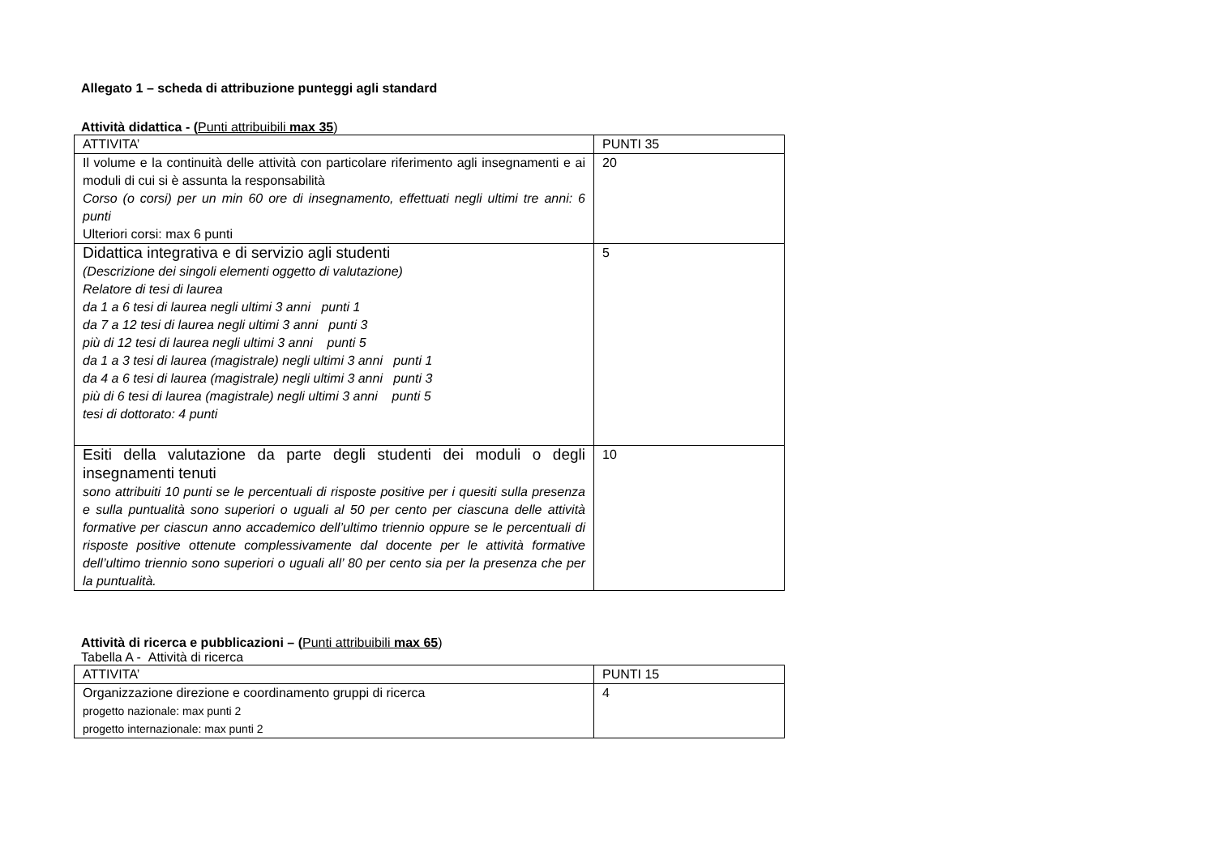Allegato 1 – scheda di attribuzione punteggi agli standard
Attività didattica - (Punti attribuibili max 35)
| ATTIVITA’ | PUNTI 35 |
| Il volume e la continuità delle attività con particolare riferimento agli insegnamenti e ai moduli di cui si è assunta la responsabilità Corso (o corsi) per un min 60 ore di insegnamento, effettuati negli ultimi tre anni: 6 punti Ulteriori corsi: max 6 punti | 20 |
| Didattica integrativa e di servizio agli studenti (Descrizione dei singoli elementi oggetto di valutazione) Relatore di tesi di laurea da 1 a 6 tesi di laurea negli ultimi 3 anni punti 1 da 7 a 12 tesi di laurea negli ultimi 3 anni punti 3 più di 12 tesi di laurea negli ultimi 3 anni punti 5 da 1 a 3 tesi di laurea (magistrale) negli ultimi 3 anni punti 1 da 4 a 6 tesi di laurea (magistrale) negli ultimi 3 anni punti 3 più di 6 tesi di laurea (magistrale) negli ultimi 3 anni punti 5 tesi di dottorato: 4 punti | 5 |
| Esiti della valutazione da parte degli studenti dei moduli o degli insegnamenti tenuti sono attribuiti 10 punti se le percentuali di risposte positive per i quesiti sulla presenza e sulla puntualità sono superiori o uguali al 50 per cento per ciascuna delle attività formative per ciascun anno accademico dell’ultimo triennio oppure se le percentuali di risposte positive ottenute complessivamente dal docente per le attività formative dell’ultimo triennio sono superiori o uguali all’ 80 per cento sia per la presenza che per la puntualità. | 10 |
Attività di ricerca e pubblicazioni – (Punti attribuibili max 65)
Tabella A - Attività di ricerca
| ATTIVITA’ | PUNTI 15 |
| Organizzazione direzione e coordinamento gruppi di ricerca progetto nazionale: max punti 2 progetto internazionale: max punti 2 | 4 |